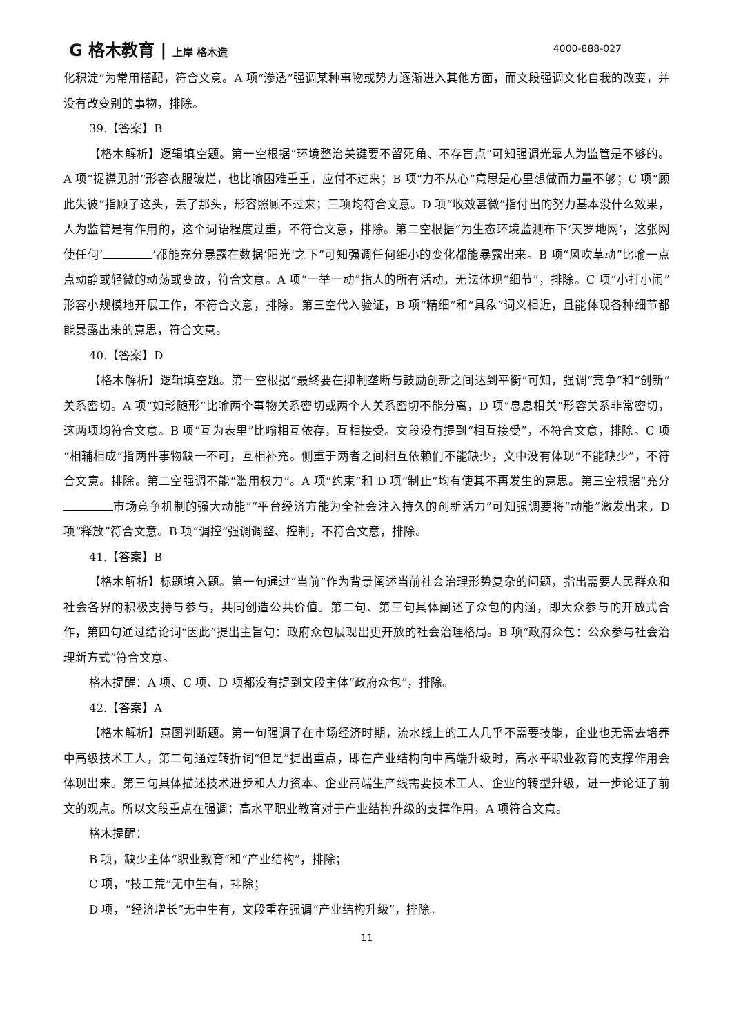G 格木教育 | 上岸 格木造 4000-888-027
化积淀”为常用搭配，符合文意。A 项“渗透”强调某种事物或势力逐渐进入其他方面，而文段强调文化自我的改变，并没有改变别的事物，排除。
39.【答案】B
【格木解析】逻辑填空题。第一空根据“环境整治关键要不留死角、不存盲点”可知强调光靠人为监管是不够的。A 项“捉襟见肘”形容衣服破烂，也比喻困难重重，应付不过来；B 项“力不从心”意思是心里想做而力量不够；C 项“顾此失彼”指顾了这头，丢了那头，形容照顾不过来；三项均符合文意。D 项“收效甚微”指付出的努力基本没什么效果，人为监管是有作用的，这个词语程度过重，不符合文意，排除。第二空根据“为生态环境监测布下‘天罗地网’，这张网使任何‘ ’都能充分暴露在数据‘阳光’之下”可知强调任何细小的变化都能暴露出来。B 项“风吹草动”比喻一点点动静或轻微的动荡或变故，符合文意。A 项“一举一动”指人的所有活动，无法体现“细节”，排除。C 项“小打小闹”形容小规模地开展工作，不符合文意，排除。第三空代入验证，B 项“精细”和“具象”词义相近，且能体现各种细节都能暴露出来的意思，符合文意。
40.【答案】D
【格木解析】逻辑填空题。第一空根据“最终要在抑制垄断与鼓励创新之间达到平衡”可知，强调“竞争”和“创新”关系密切。A 项“如影随形”比喻两个事物关系密切或两个人关系密切不能分离，D 项“息息相关”形容关系非常密切，这两项均符合文意。B 项“互为表里”比喻相互依存，互相接受。文段没有提到“相互接受”，不符合文意，排除。C 项“相辅相成”指两件事物缺一不可，互相补充。侧重于两者之间相互依赖们不能缺少，文中没有体现“不能缺少”，不符合文意。排除。第二空强调不能“滥用权力”。A 项“约束”和 D 项“制止”均有使其不再发生的意思。第三空根据“充分 市场竞争机制的强大动能”“平台经济方能为全社会注入持久的创新活力”可知强调要将“动能”激发出来，D 项“释放”符合文意。B 项“调控”强调调整、控制，不符合文意，排除。
41.【答案】B
【格木解析】标题填入题。第一句通过“当前”作为背景阐述当前社会治理形势复杂的问题，指出需要人民群众和社会各界的积极支持与参与，共同创造公共价值。第二句、第三句具体阐述了众包的内涵，即大众参与的开放式合作，第四句通过结论词“因此”提出主旨句：政府众包展现出更开放的社会治理格局。B 项“政府众包：公众参与社会治理新方式”符合文意。
格木提醒：A 项、C 项、D 项都没有提到文段主体“政府众包”，排除。
42.【答案】A
【格木解析】意图判断题。第一句强调了在市场经济时期，流水线上的工人几乎不需要技能，企业也无需去培养中高级技术工人，第二句通过转折词“但是”提出重点，即在产业结构向中高端升级时，高水平职业教育的支撑作用会体现出来。第三句具体描述技术进步和人力资本、企业高端生产线需要技术工人、企业的转型升级，进一步论证了前文的观点。所以文段重点在强调：高水平职业教育对于产业结构升级的支撑作用，A 项符合文意。
格木提醒：
B 项，缺少主体“职业教育”和“产业结构”，排除；
C 项，“技工荒”无中生有，排除；
D 项，“经济增长”无中生有，文段重在强调“产业结构升级”，排除。
11